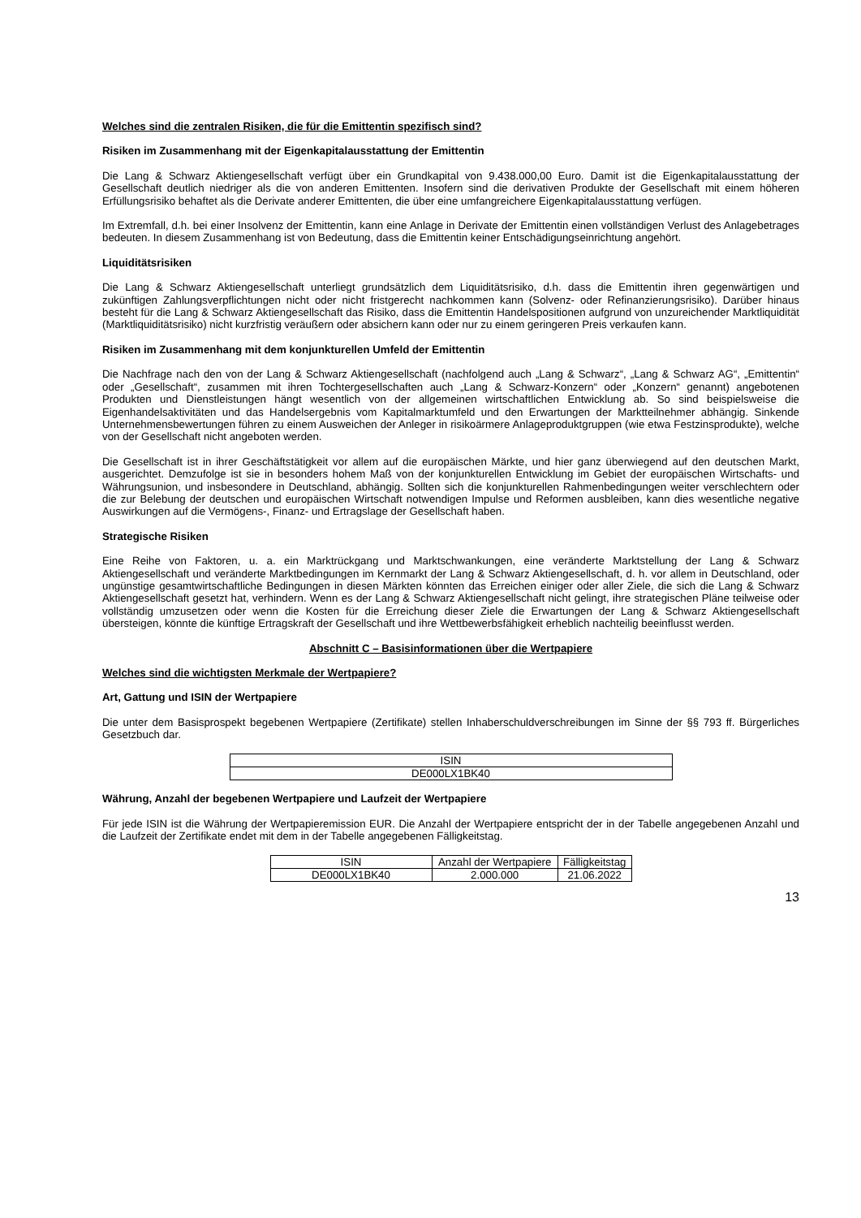Welches sind die zentralen Risiken, die für die Emittentin spezifisch sind?
Risiken im Zusammenhang mit der Eigenkapitalausstattung der Emittentin
Die Lang & Schwarz Aktiengesellschaft verfügt über ein Grundkapital von 9.438.000,00 Euro. Damit ist die Eigenkapitalausstattung der Gesellschaft deutlich niedriger als die von anderen Emittenten. Insofern sind die derivativen Produkte der Gesellschaft mit einem höheren Erfüllungsrisiko behaftet als die Derivate anderer Emittenten, die über eine umfangreichere Eigenkapitalausstattung verfügen.
Im Extremfall, d.h. bei einer Insolvenz der Emittentin, kann eine Anlage in Derivate der Emittentin einen vollständigen Verlust des Anlagebetrages bedeuten. In diesem Zusammenhang ist von Bedeutung, dass die Emittentin keiner Entschädigungseinrichtung angehört.
Liquiditätsrisiken
Die Lang & Schwarz Aktiengesellschaft unterliegt grundsätzlich dem Liquiditätsrisiko, d.h. dass die Emittentin ihren gegenwärtigen und zukünftigen Zahlungsverpflichtungen nicht oder nicht fristgerecht nachkommen kann (Solvenz- oder Refinanzierungsrisiko). Darüber hinaus besteht für die Lang & Schwarz Aktiengesellschaft das Risiko, dass die Emittentin Handelspositionen aufgrund von unzureichender Marktliquidität (Marktliquiditätsrisiko) nicht kurzfristig veräußern oder absichern kann oder nur zu einem geringeren Preis verkaufen kann.
Risiken im Zusammenhang mit dem konjunkturellen Umfeld der Emittentin
Die Nachfrage nach den von der Lang & Schwarz Aktiengesellschaft (nachfolgend auch „Lang & Schwarz“, „Lang & Schwarz AG“, „Emittentin“ oder „Gesellschaft“, zusammen mit ihren Tochtergesellschaften auch „Lang & Schwarz-Konzern“ oder „Konzern“ genannt) angebotenen Produkten und Dienstleistungen hängt wesentlich von der allgemeinen wirtschaftlichen Entwicklung ab. So sind beispielsweise die Eigenhandelsaktivitäten und das Handelsergebnis vom Kapitalmarktumfeld und den Erwartungen der Marktteilnehmer abhängig. Sinkende Unternehmensbewertungen führen zu einem Ausweichen der Anleger in risikoärmere Anlageproduktgruppen (wie etwa Festzinsprodukte), welche von der Gesellschaft nicht angeboten werden.
Die Gesellschaft ist in ihrer Geschäftstätigkeit vor allem auf die europäischen Märkte, und hier ganz überwiegend auf den deutschen Markt, ausgerichtet. Demzufolge ist sie in besonders hohem Maß von der konjunkturellen Entwicklung im Gebiet der europäischen Wirtschafts- und Währungsunion, und insbesondere in Deutschland, abhängig. Sollten sich die konjunkturellen Rahmenbedingungen weiter verschlechtern oder die zur Belebung der deutschen und europäischen Wirtschaft notwendigen Impulse und Reformen ausbleiben, kann dies wesentliche negative Auswirkungen auf die Vermögens-, Finanz- und Ertragslage der Gesellschaft haben.
Strategische Risiken
Eine Reihe von Faktoren, u. a. ein Marktrückgang und Marktschwankungen, eine veränderte Marktstellung der Lang & Schwarz Aktiengesellschaft und veränderte Marktbedingungen im Kernmarkt der Lang & Schwarz Aktiengesellschaft, d. h. vor allem in Deutschland, oder ungünstige gesamtwirtschaftliche Bedingungen in diesen Märkten könnten das Erreichen einiger oder aller Ziele, die sich die Lang & Schwarz Aktiengesellschaft gesetzt hat, verhindern. Wenn es der Lang & Schwarz Aktiengesellschaft nicht gelingt, ihre strategischen Pläne teilweise oder vollständig umzusetzen oder wenn die Kosten für die Erreichung dieser Ziele die Erwartungen der Lang & Schwarz Aktiengesellschaft übersteigen, könnte die künftige Ertragskraft der Gesellschaft und ihre Wettbewerbsfähigkeit erheblich nachteilig beeinflusst werden.
Abschnitt C – Basisinformationen über die Wertpapiere
Welches sind die wichtigsten Merkmale der Wertpapiere?
Art, Gattung und ISIN der Wertpapiere
Die unter dem Basisprospekt begebenen Wertpapiere (Zertifikate) stellen Inhaberschuldverschreibungen im Sinne der §§ 793 ff. Bürgerliches Gesetzbuch dar.
| ISIN |
| --- |
| DE000LX1BK40 |
Währung, Anzahl der begebenen Wertpapiere und Laufzeit der Wertpapiere
Für jede ISIN ist die Währung der Wertpapieremission EUR. Die Anzahl der Wertpapiere entspricht der in der Tabelle angegebenen Anzahl und die Laufzeit der Zertifikate endet mit dem in der Tabelle angegebenen Fälligkeitstag.
| ISIN | Anzahl der Wertpapiere | Fälligkeitstag |
| --- | --- | --- |
| DE000LX1BK40 | 2.000.000 | 21.06.2022 |
13